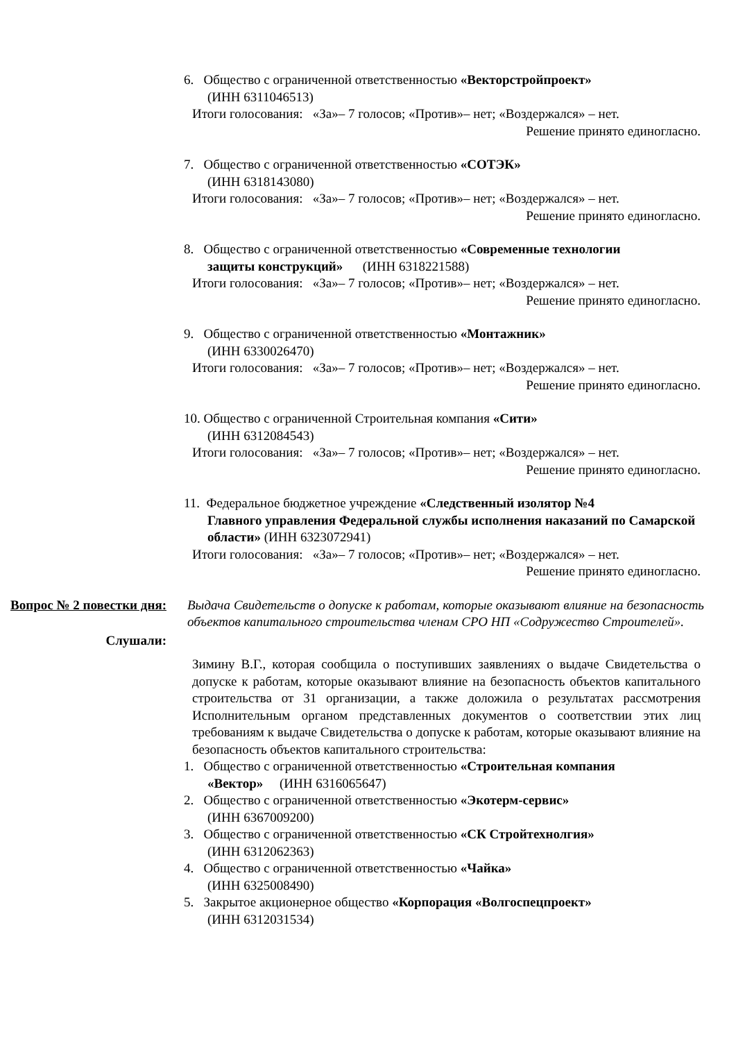6. Общество с ограниченной ответственностью «Векторстройпроект»
(ИНН 6311046513)
Итоги голосования: «За»– 7 голосов; «Против»– нет; «Воздержался» – нет.
Решение принято единогласно.
7. Общество с ограниченной ответственностью «СОТЭК»
(ИНН 6318143080)
Итоги голосования: «За»– 7 голосов; «Против»– нет; «Воздержался» – нет.
Решение принято единогласно.
8. Общество с ограниченной ответственностью «Современные технологии
защиты конструкций» (ИНН 6318221588)
Итоги голосования: «За»– 7 голосов; «Против»– нет; «Воздержался» – нет.
Решение принято единогласно.
9. Общество с ограниченной ответственностью «Монтажник»
(ИНН 6330026470)
Итоги голосования: «За»– 7 голосов; «Против»– нет; «Воздержался» – нет.
Решение принято единогласно.
10. Общество с ограниченной Строительная компания «Сити»
(ИНН 6312084543)
Итоги голосования: «За»– 7 голосов; «Против»– нет; «Воздержался» – нет.
Решение принято единогласно.
11. Федеральное бюджетное учреждение «Следственный изолятор №4
Главного управления Федеральной службы исполнения наказаний по Самарской области» (ИНН 6323072941)
Итоги голосования: «За»– 7 голосов; «Против»– нет; «Воздержался» – нет.
Решение принято единогласно.
Вопрос № 2 повестки дня:
Выдача Свидетельств о допуске к работам, которые оказывают влияние на безопасность объектов капитального строительства членам СРО НП «Содружество Строителей».
Слушали:
Зимину В.Г., которая сообщила о поступивших заявлениях о выдаче Свидетельства о допуске к работам, которые оказывают влияние на безопасность объектов капитального строительства от 31 организации, а также доложила о результатах рассмотрения Исполнительным органом представленных документов о соответствии этих лиц требованиям к выдаче Свидетельства о допуске к работам, которые оказывают влияние на безопасность объектов капитального строительства:
1. Общество с ограниченной ответственностью «Строительная компания
«Вектор» (ИНН 6316065647)
2. Общество с ограниченной ответственностью «Экотерм-сервис»
(ИНН 6367009200)
3. Общество с ограниченной ответственностью «СК Стройтехнолгия»
(ИНН 6312062363)
4. Общество с ограниченной ответственностью «Чайка»
(ИНН 6325008490)
5. Закрытое акционерное общество «Корпорация «Волгоспецпроект»
(ИНН 6312031534)